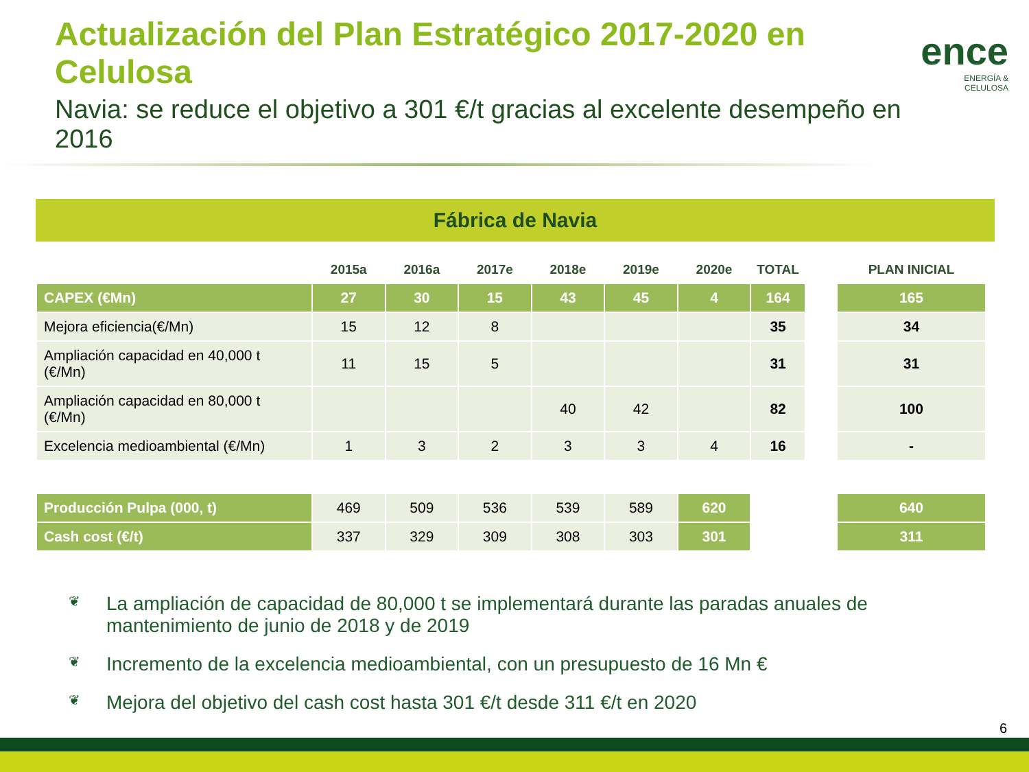Actualización del Plan Estratégico 2017-2020 en Celulosa
Navia: se reduce el objetivo a 301 €/t gracias al excelente desempeño en 2016
ence
ENERGÍA & CELULOSA
Fábrica de Navia
| | 2015a | 2016a | 2017e | 2018e | 2019e | 2020e | TOTAL | | PLAN INICIAL |
| --- | --- | --- | --- | --- | --- | --- | --- | --- | --- |
| CAPEX (€Mn) | 27 | 30 | 15 | 43 | 45 | 4 | 164 | | 165 |
| Mejora eficiencia(€/Mn) | 15 | 12 | 8 | | | | 35 | | 34 |
| Ampliación capacidad en 40,000 t (€/Mn) | 11 | 15 | 5 | | | | 31 | | 31 |
| Ampliación capacidad en 80,000 t (€/Mn) | | | | 40 | 42 | | 82 | | 100 |
| Excelencia medioambiental (€/Mn) | 1 | 3 | 2 | 3 | 3 | 4 | 16 | | - |
| Producción Pulpa (000, t) | 469 | 509 | 536 | 539 | 589 | 620 | | | 640 |
| Cash cost (€/t) | 337 | 329 | 309 | 308 | 303 | 301 | | | 311 |
❦ La ampliación de capacidad de 80,000 t se implementará durante las paradas anuales de mantenimiento de junio de 2018 y de 2019
❦ Incremento de la excelencia medioambiental, con un presupuesto de 16 Mn €
❦ Mejora del objetivo del cash cost hasta 301 €/t desde 311 €/t en 2020
6